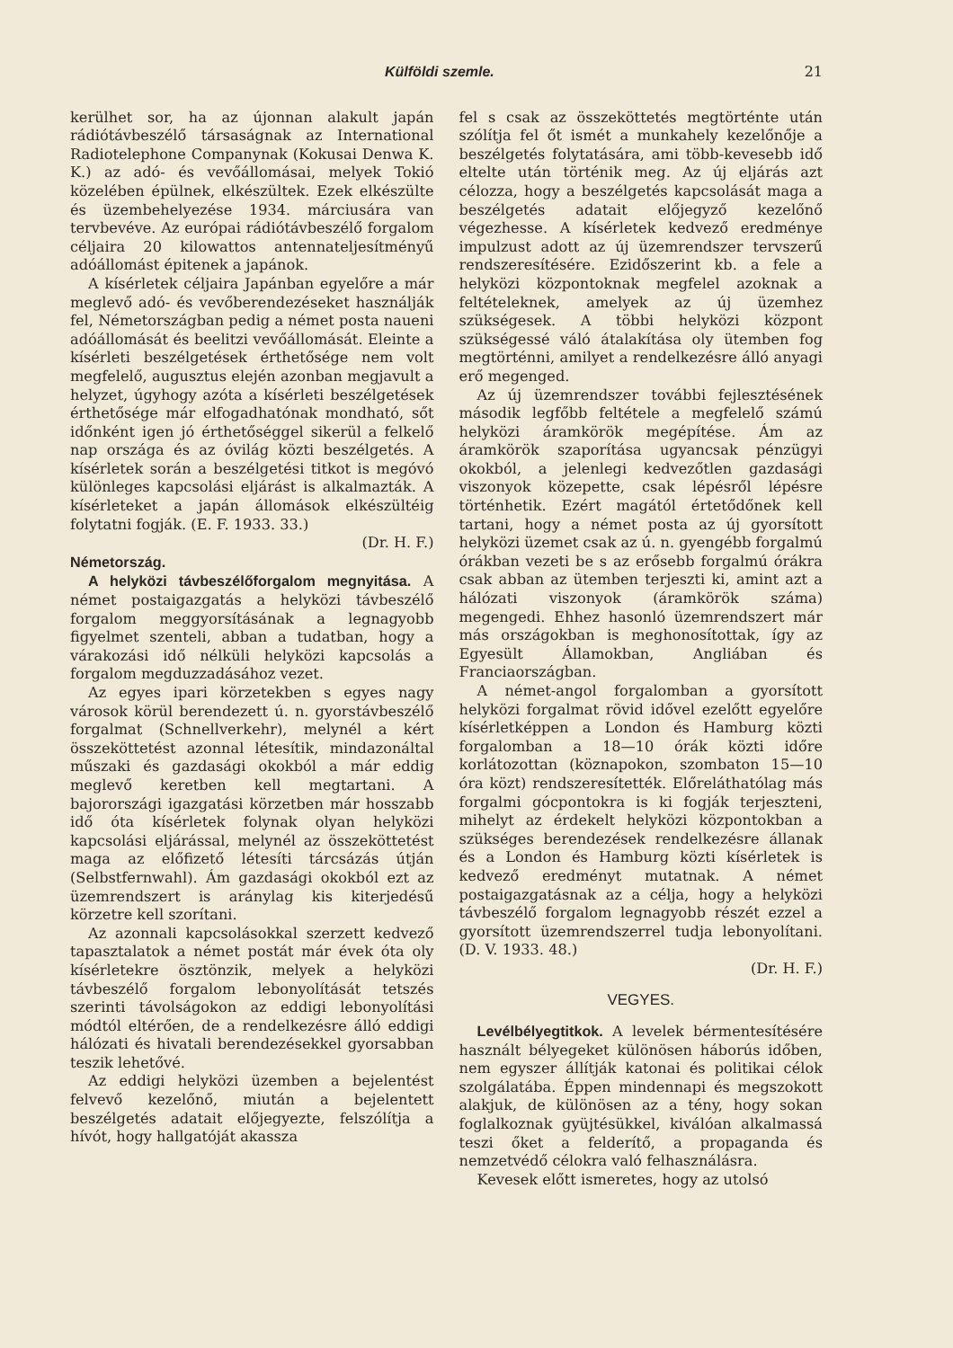Külföldi szemle. 21
kerülhet sor, ha az újonnan alakult japán rádiótávbeszélő társaságnak az International Radiotelephone Companynak (Kokusai Denwa K. K.) az adó- és vevőállomásai, melyek Tokió közelében épülnek, elkészültek. Ezek elkészülte és üzembehelyezése 1934. márciusára van tervbevéve. Az európai rádiótávbeszélő forgalom céljaira 20 kilowattos antennateljesítményű adóállomást épitenek a japánok.
A kísérletek céljaira Japánban egyelőre a már meglevő adó- és vevőberendezéseket használják fel, Németországban pedig a német posta naueni adóállomását és beelitzi vevőállomását. Eleinte a kísérleti beszélgetések érthetősége nem volt megfelelő, augusztus elején azonban megjavult a helyzet, úgyhogy azóta a kísérleti beszélgetések érthetősége már elfogadhatónak mondható, sőt időnként igen jó érthetőséggel sikerül a felkelő nap országa és az óvilág közti beszélgetés. A kísérletek során a beszélgetési titkot is megóvó különleges kapcsolási eljárást is alkalmazták. A kísérleteket a japán állomások elkészültéig folytatni fogják. (E. F. 1933. 33.)
(Dr. H. F.)
Németország.
A helyközi távbeszélőforgalom megnyitása. A német postaigazgatás a helyközi távbeszélő forgalom meggyorsításának a legnagyobb figyelmet szenteli, abban a tudatban, hogy a várakozási idő nélküli helyközi kapcsolás a forgalom megduzzadásához vezet.
Az egyes ipari körzetekben s egyes nagy városok körül berendezett ú. n. gyorstávbeszélő forgalmat (Schnellverkehr), melynél a kért összeköttetést azonnal létesítik, mindazonáltal műszaki és gazdasági okokból a már eddig meglevő keretben kell megtartani. A bajorországi igazgatási körzetben már hosszabb idő óta kísérletek folynak olyan helyközi kapcsolási eljárással, melynél az összeköttetést maga az előfizető létesíti tárcsázás útján (Selbstfernwahl). Ám gazdasági okokból ezt az üzemrendszert is aránylag kis kiterjedésű körzetre kell szorítani.
Az azonnali kapcsolásokkal szerzett kedvező tapasztalatok a német postát már évek óta oly kísérletekre ösztönzik, melyek a helyközi távbeszélő forgalom lebonyolítását tetszés szerinti távolságokon az eddigi lebonyolítási módtól eltérően, de a rendelkezésre álló eddigi hálózati és hivatali berendezésekkel gyorsabban teszik lehetővé.
Az eddigi helyközi üzemben a bejelentést felvevő kezelőnő, miután a bejelentett beszélgetés adatait előjegyezte, felszólítja a hívót, hogy hallgatóját akassza
fel s csak az összeköttetés megtörténte után szólítja fel őt ismét a munkahely kezelőnője a beszélgetés folytatására, ami több-kevesebb idő eltelte után történik meg. Az új eljárás azt célozza, hogy a beszélgetés kapcsolását maga a beszélgetés adatait előjegyző kezelőnő végezhesse. A kísérletek kedvező eredménye impulzust adott az új üzemrendszer tervszerű rendszeresítésére. Ezidőszerint kb. a fele a helyközi központoknak megfelel azoknak a feltételeknek, amelyek az új üzemhez szükségesek. A többi helyközi központ szükségessé váló átalakítása oly ütemben fog megtörténni, amilyet a rendelkezésre álló anyagi erő megenged.
Az új üzemrendszer további fejlesztésének második legfőbb feltétele a megfelelő számú helyközi áramkörök megépítése. Ám az áramkörök szaporítása ugyancsak pénzügyi okokból, a jelenlegi kedvezőtlen gazdasági viszonyok közepette, csak lépésről lépésre történhetik. Ezért magától értetődőnek kell tartani, hogy a német posta az új gyorsított helyközi üzemet csak az ú. n. gyengébb forgalmú órákban vezeti be s az erősebb forgalmú órákra csak abban az ütemben terjeszti ki, amint azt a hálózati viszonyok (áramkörök száma) megengedi. Ehhez hasonló üzemrendszert már más országokban is meghonosítottak, így az Egyesült Államokban, Angliában és Franciaországban.
A német-angol forgalomban a gyorsított helyközi forgalmat rövid idővel ezelőtt egyelőre kísérletképpen a London és Hamburg közti forgalomban a 18—10 órák közti időre korlátozottan (köznapokon, szombaton 15—10 óra közt) rendszeresítették. Előreláthatólag más forgalmi gócpontokra is ki fogják terjeszteni, mihelyt az érdekelt helyközi központokban a szükséges berendezések rendelkezésre állanak és a London és Hamburg közti kísérletek is kedvező eredményt mutatnak. A német postaigazgatásnak az a célja, hogy a helyközi távbeszélő forgalom legnagyobb részét ezzel a gyorsított üzemrendszerrel tudja lebonyolítani. (D. V. 1933. 48.)
(Dr. H. F.)
VEGYES.
Levélbélyegtitkok. A levelek bérmentesítésére használt bélyegeket különösen háborús időben, nem egyszer állítják katonai és politikai célok szolgálatába. Éppen mindennapi és megszokott alakjuk, de különösen az a tény, hogy sokan foglalkoznak gyüjtésükkel, kiválóan alkalmassá teszi őket a felderítő, a propaganda és nemzetvédő célokra való felhasználásra.
Kevesek előtt ismeretes, hogy az utolsó